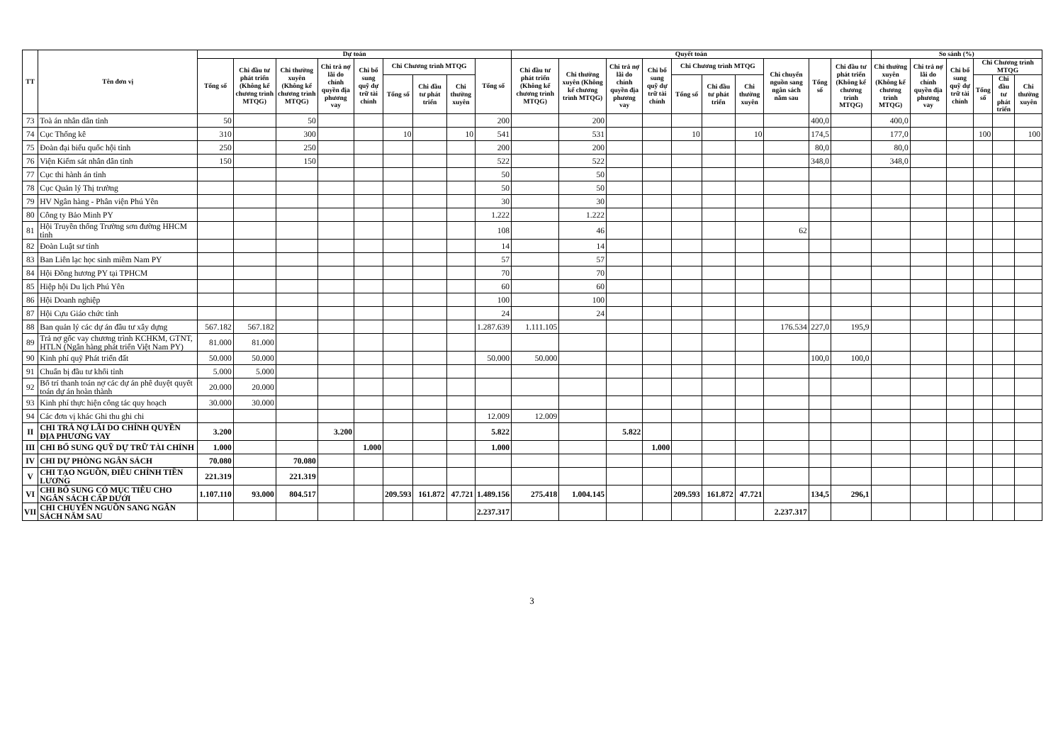| TT | Tên đơn vị | Dự toán | | | | | | | | | Quyết toán | | | | | | | | | | So sánh (%) | | | | | |
| --- | --- | --- | --- | --- | --- | --- | --- | --- | --- | --- | --- | --- | --- | --- | --- | --- | --- | --- | --- | --- | --- | --- | --- | --- | --- | --- |
| | | Tổng số | Chi đầu tư phát triển (Không kể chương trình MTQG) | Chi thường xuyên (Không kể chương trình MTQG) | Chi trả nợ lãi do chính quyền địa phương vay | Chi bổ sung quỹ dự trữ tài chính | Chi Chương trình MTQG | | | Tổng số | Chi đầu tư phát triển (Không kể chương trình MTQG) | Chi thường xuyên (Không kể chương trình MTQG) | Chi trả nợ lãi do chính quyền địa phương vay | Chi bổ sung quỹ dự trữ tài chính | Chi Chương trình MTQG | | | Chi chuyển nguồn sang ngân sách năm sau | Tổng số | Chi đầu tư phát triển (Không kể chương trình MTQG) | Chi thường xuyên (Không kể chương trình MTQG) | Chi trả nợ lãi do chính quyền địa phương vay | Chi bổ sung quỹ dự trữ tài chính | Chi Chương trình MTQG | | |
| | | | | | | | Tổng số | Chi đầu tư phát triển | Chi thường xuyên | | | | | | Tổng số | Chi đầu tư phát triển | Chi thường xuyên | | | | | | | Tổng số | Chi đầu tư phát triển | Chi thường xuyên |
| 73 | Toà án nhân dân tỉnh | 50 | | 50 | | | | | | 200 | | 200 | | | | | | | 400,0 | | 400,0 | | | | | |
| 74 | Cục Thống kê | 310 | | 300 | | | 10 | | 10 | 541 | | 531 | | | 10 | | 10 | | 174,5 | | 177,0 | | | 100 | | 100 |
| 75 | Đoàn đại biểu quốc hội tỉnh | 250 | | 250 | | | | | | 200 | | 200 | | | | | | | 80,0 | | 80,0 | | | | | |
| 76 | Viện Kiểm sát nhân dân tỉnh | 150 | | 150 | | | | | | 522 | | 522 | | | | | | | 348,0 | | 348,0 | | | | | |
| 77 | Cục thi hành án tỉnh | | | | | | | | | 50 | | 50 | | | | | | | | | | | | | | |
| 78 | Cục Quản lý Thị trường | | | | | | | | | 50 | | 50 | | | | | | | | | | | | | | |
| 79 | HV Ngân hàng - Phân viện Phú Yên | | | | | | | | | 30 | | 30 | | | | | | | | | | | | | | |
| 80 | Công ty Bảo Minh PY | | | | | | | | | 1.222 | | 1.222 | | | | | | | | | | | | | | |
| 81 | Hội Truyền thống Trường sơn đường HHCM tỉnh | | | | | | | | | 108 | | 46 | | | | | | 62 | | | | | | | | |
| 82 | Đoàn Luật sư tỉnh | | | | | | | | | 14 | | 14 | | | | | | | | | | | | | | |
| 83 | Ban Liên lạc học sinh miềm Nam PY | | | | | | | | | 57 | | 57 | | | | | | | | | | | | | | |
| 84 | Hội Đồng hương PY tại TPHCM | | | | | | | | | 70 | | 70 | | | | | | | | | | | | | | |
| 85 | Hiệp hội Du lịch Phú Yên | | | | | | | | | 60 | | 60 | | | | | | | | | | | | | | |
| 86 | Hội Doanh nghiệp | | | | | | | | | 100 | | 100 | | | | | | | | | | | | | | |
| 87 | Hội Cựu Giáo chức tỉnh | | | | | | | | | 24 | | 24 | | | | | | | | | | | | | | |
| 88 | Ban quản lý các dự án đầu tư xây dựng | 567.182 | 567.182 | | | | | | | 1.287.639 | 1.111.105 | | | | | | | 176.534 | 227,0 | 195,9 | | | | | | |
| 89 | Trả nợ gốc vay chương trình KCHKM, GTNT, HTLN (Ngân hàng phát triển Việt Nam PY) | 81.000 | 81.000 | | | | | | | | | | | | | | | | | | | | | | | |
| 90 | Kinh phí quỹ Phát triển đất | 50.000 | 50.000 | | | | | | | 50.000 | 50.000 | | | | | | | | 100,0 | 100,0 | | | | | | |
| 91 | Chuẩn bị đầu tư khối tỉnh | 5.000 | 5.000 | | | | | | | | | | | | | | | | | | | | | | | |
| 92 | Bố trí thanh toán nợ các dự án phê duyệt quyết toán dự án hoàn thành | 20.000 | 20.000 | | | | | | | | | | | | | | | | | | | | | | | |
| 93 | Kinh phí thực hiện công tác quy hoạch | 30.000 | 30.000 | | | | | | | | | | | | | | | | | | | | | | | |
| 94 | Các đơn vị khác Ghi thu ghi chi | | | | | | | | | 12.009 | 12.009 | | | | | | | | | | | | | | | |
| II | CHI TRẢ NỢ LÃI DO CHÍNH QUYỀN ĐỊA PHƯƠNG VAY | 3.200 | | | 3.200 | | | | | 5.822 | | | 5.822 | | | | | | | | | | | | | |
| III | CHI BỔ SUNG QUỸ DỰ TRỮ TÀI CHÍNH | 1.000 | | | | 1.000 | | | | 1.000 | | | | 1.000 | | | | | | | | | | | | |
| IV | CHI DỰ PHÒNG NGÂN SÁCH | 70.080 | | 70.080 | | | | | | | | | | | | | | | | | | | | | | |
| V | CHI TẠO NGUỒN, ĐIỀU CHỈNH TIỀN LƯƠNG | 221.319 | | 221.319 | | | | | | | | | | | | | | | | | | | | | | |
| VI | CHI BỔ SUNG CÓ MỤC TIÊU CHO NGÂN SÁCH CẤP DƯỚI | 1.107.110 | 93.000 | 804.517 | | | 209.593 | 161.872 | 47.721 | 1.489.156 | 275.418 | 1.004.145 | | | 209.593 | 161.872 | 47.721 | | 134,5 | 296,1 | | | | | | |
| VII | CHI CHUYỂN NGUỒN SANG NGÂN SÁCH NĂM SAU | | | | | | | | | 2.237.317 | | | | | | | | 2.237.317 | | | | | | | | |
3